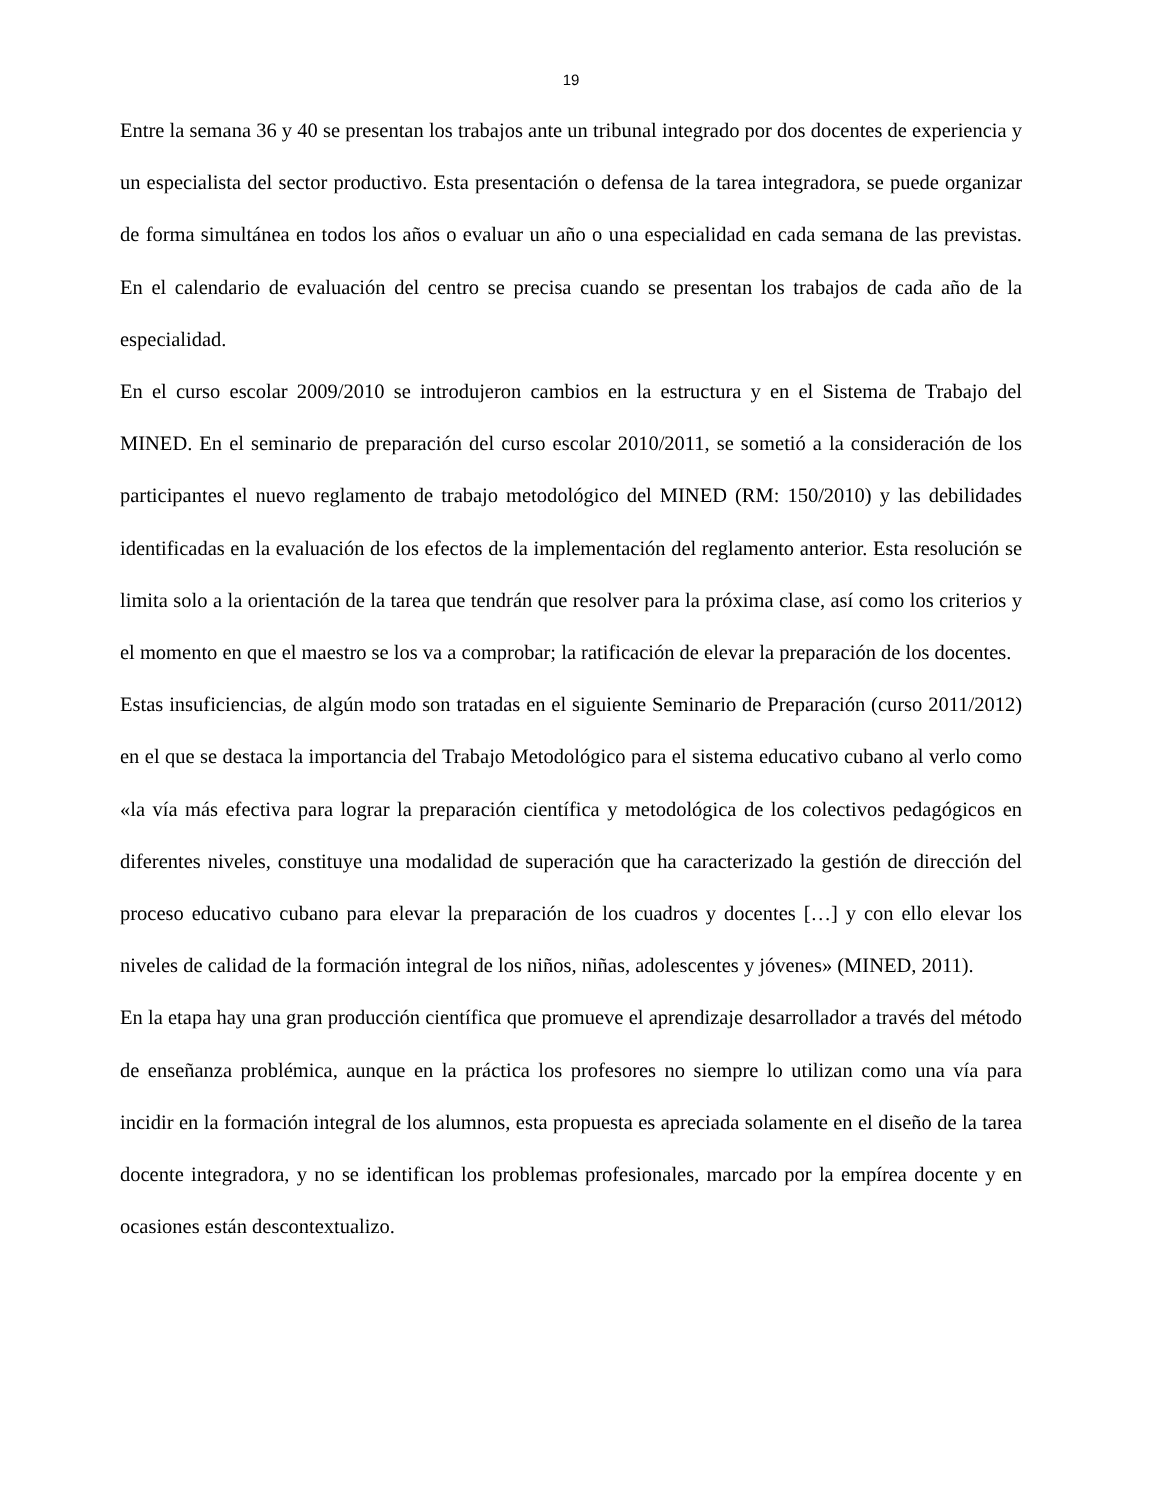19
Entre la semana 36 y 40 se presentan los trabajos ante un tribunal integrado por dos docentes de experiencia y un especialista del sector productivo. Esta presentación o defensa de la tarea integradora, se puede organizar de forma simultánea en todos los años o evaluar un año o una especialidad en cada semana de las previstas. En el calendario de evaluación del centro se precisa cuando se presentan los trabajos de cada año de la especialidad.
En el curso escolar 2009/2010 se introdujeron cambios en la estructura y en el Sistema de Trabajo del MINED. En el seminario de preparación del curso escolar 2010/2011, se sometió a la consideración de los participantes el nuevo reglamento de trabajo metodológico del MINED (RM: 150/2010) y las debilidades identificadas en la evaluación de los efectos de la implementación del reglamento anterior. Esta resolución se limita solo a la orientación de la tarea que tendrán que resolver para la próxima clase, así como los criterios y el momento en que el maestro se los va a comprobar; la ratificación de elevar la preparación de los docentes.
Estas insuficiencias, de algún modo son tratadas en el siguiente Seminario de Preparación (curso 2011/2012) en el que se destaca la importancia del Trabajo Metodológico para el sistema educativo cubano al verlo como «la vía más efectiva para lograr la preparación científica y metodológica de los colectivos pedagógicos en diferentes niveles, constituye una modalidad de superación que ha caracterizado la gestión de dirección del proceso educativo cubano para elevar la preparación de los cuadros y docentes […] y con ello elevar los niveles de calidad de la formación integral de los niños, niñas, adolescentes y jóvenes» (MINED, 2011).
En la etapa hay una gran producción científica que promueve el aprendizaje desarrollador a través del método de enseñanza problémica, aunque en la práctica los profesores no siempre lo utilizan como una vía para incidir en la formación integral de los alumnos, esta propuesta es apreciada solamente en el diseño de la tarea docente integradora, y no se identifican los problemas profesionales, marcado por la empírea docente y en ocasiones están descontextualizo.